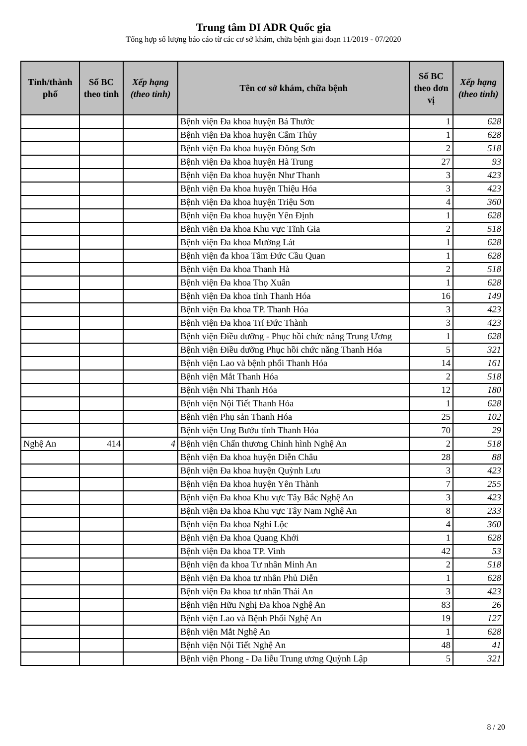Trung tâm DI ADR Quốc gia
Tổng hợp số lượng báo cáo từ các cơ sở khám, chữa bệnh giai đoạn 11/2019 - 07/2020
| Tỉnh/thành phố | Số BC theo tỉnh | Xếp hạng (theo tỉnh) | Tên cơ sở khám, chữa bệnh | Số BC theo đơn vị | Xếp hạng (theo tỉnh) |
| --- | --- | --- | --- | --- | --- |
| | | | Bệnh viện Đa khoa huyện Bá Thước | 1 | 628 |
| | | | Bệnh viện Đa khoa huyện Cẩm Thủy | 1 | 628 |
| | | | Bệnh viện Đa khoa huyện Đông Sơn | 2 | 518 |
| | | | Bệnh viện Đa khoa huyện Hà Trung | 27 | 93 |
| | | | Bệnh viện Đa khoa huyện Như Thanh | 3 | 423 |
| | | | Bệnh viện Đa khoa huyện Thiệu Hóa | 3 | 423 |
| | | | Bệnh viện Đa khoa huyện Triệu Sơn | 4 | 360 |
| | | | Bệnh viện Đa khoa huyện Yên Định | 1 | 628 |
| | | | Bệnh viện Đa khoa Khu vực Tĩnh Gia | 2 | 518 |
| | | | Bệnh viện Đa khoa Mường Lát | 1 | 628 |
| | | | Bệnh viện đa khoa Tâm Đức Cầu Quan | 1 | 628 |
| | | | Bệnh viện Đa khoa Thanh Hà | 2 | 518 |
| | | | Bệnh viện Đa khoa Thọ Xuân | 1 | 628 |
| | | | Bệnh viện Đa khoa tỉnh Thanh Hóa | 16 | 149 |
| | | | Bệnh viện Đa khoa TP. Thanh Hóa | 3 | 423 |
| | | | Bệnh viện Đa khoa Trí Đức Thành | 3 | 423 |
| | | | Bệnh viện Điều dưỡng - Phục hồi chức năng Trung Ương | 1 | 628 |
| | | | Bệnh viện Điều dưỡng Phục hồi chức năng Thanh Hóa | 5 | 321 |
| | | | Bệnh viện Lao và bệnh phổi Thanh Hóa | 14 | 161 |
| | | | Bệnh viện Mắt Thanh Hóa | 2 | 518 |
| | | | Bệnh viện Nhi Thanh Hóa | 12 | 180 |
| | | | Bệnh viện Nội Tiết Thanh Hóa | 1 | 628 |
| | | | Bệnh viện Phụ sản Thanh Hóa | 25 | 102 |
| | | | Bệnh viện Ung Bướu tỉnh Thanh Hóa | 70 | 29 |
| Nghệ An | 414 | 4 | Bệnh viện Chấn thương Chỉnh hình Nghệ An | 2 | 518 |
| | | | Bệnh viện Đa khoa huyện Diễn Châu | 28 | 88 |
| | | | Bệnh viện Đa khoa huyện Quỳnh Lưu | 3 | 423 |
| | | | Bệnh viện Đa khoa huyện Yên Thành | 7 | 255 |
| | | | Bệnh viện Đa khoa Khu vực Tây Bắc Nghệ An | 3 | 423 |
| | | | Bệnh viện Đa khoa Khu vực Tây Nam Nghệ An | 8 | 233 |
| | | | Bệnh viện Đa khoa Nghi Lộc | 4 | 360 |
| | | | Bệnh viện Đa khoa Quang Khởi | 1 | 628 |
| | | | Bệnh viện Đa khoa TP. Vinh | 42 | 53 |
| | | | Bệnh viện đa khoa Tư nhân Minh An | 2 | 518 |
| | | | Bệnh viện Đa khoa tư nhân Phủ Diễn | 1 | 628 |
| | | | Bệnh viện Đa khoa tư nhân Thái An | 3 | 423 |
| | | | Bệnh viện Hữu Nghị Đa khoa Nghệ An | 83 | 26 |
| | | | Bệnh viện Lao và Bệnh Phổi Nghệ An | 19 | 127 |
| | | | Bệnh viện Mắt Nghệ An | 1 | 628 |
| | | | Bệnh viện Nội Tiết Nghệ An | 48 | 41 |
| | | | Bệnh viện Phong - Da liễu Trung ương Quỳnh Lập | 5 | 321 |
8 / 20